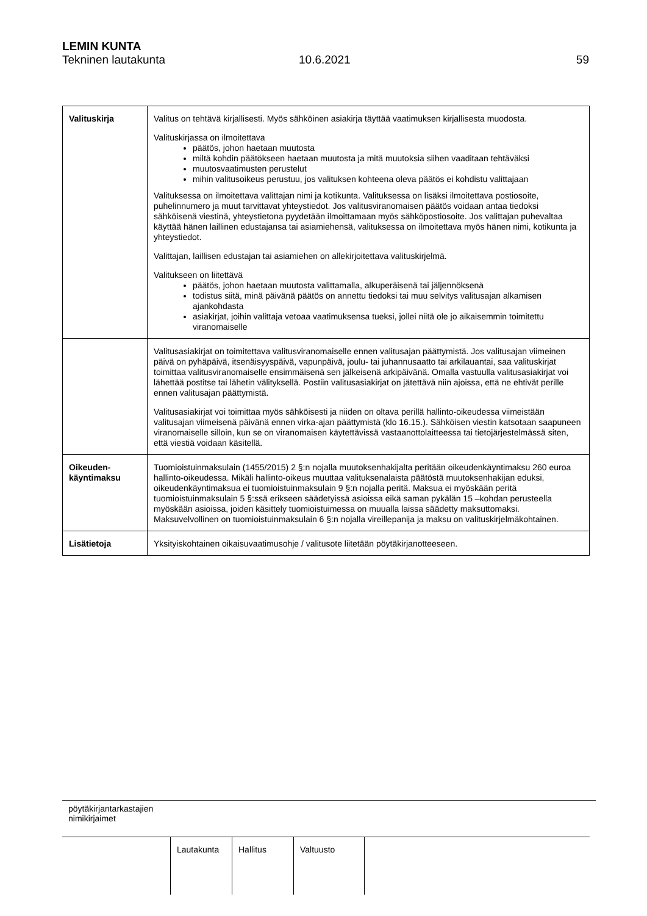LEMIN KUNTA
Tekninen lautakunta 10.6.2021 59
| Valituskirja | Valitus on tehtävä kirjallisesti. Myös sähköinen asiakirja täyttää vaatimuksen kirjallisesta muodosta. Valituskirjassa on ilmoitettava päätös, johon haetaan muutosta miltä kohdin päätökseen haetaan muutosta ja mitä muutoksia siihen vaaditaan tehtäväksi muutosvaatimusten perustelut mihin valitusoikeus perustuu, jos valituksen kohteena oleva päätös ei kohdistu valittajaan Valituksessa on ilmoitettava valittajan nimi ja kotikunta. Valituksessa on lisäksi ilmoitettava postiosoite, puhelinnumero ja muut tarvittavat yhteystiedot. Jos valitusviranomaisen päätös voidaan antaa tiedoksi sähköisenä viestinä, yhteystietona pyydetään ilmoittamaan myös sähköpostiosoite. Jos valittajan puhevaltaa käyttää hänen laillinen edustajansa tai asiamiehensä, valituksessa on ilmoitettava myös hänen nimi, kotikunta ja yhteystiedot. Valittajan, laillisen edustajan tai asiamiehen on allekirjoitettava valituskirjelmä. Valitukseen on liitettävä päätös, johon haetaan muutosta valittamalla, alkuperäisenä tai jäljennöksenä todistus siitä, minä päivänä päätös on annettu tiedoksi tai muu selvitys valitusajan alkamisen ajankohdasta asiakirjat, joihin valittaja vetoaa vaatimuksensa tueksi, jollei niitä ole jo aikaisemmin toimitettu viranomaiselle |
| | Valitusasiakirjat on toimitettava valitusviranomaiselle ennen valitusajan päättymistä. Jos valitusajan viimeinen päivä on pyhäpäivä, itsenäisyyspäivä, vapunpäivä, joulu- tai juhannusaatto tai arkilauantai, saa valituskirjat toimittaa valitusviranomaiselle ensimmäisenä sen jälkeisenä arkipäivänä. Omalla vastuulla valitusasiakirjat voi lähettää postitse tai lähetin välityksellä. Postiin valitusasiakirjat on jätettävä niin ajoissa, että ne ehtivät perille ennen valitusajan päättymistä. Valitusasiakirjat voi toimittaa myös sähköisesti ja niiden on oltava perillä hallinto-oikeudessa viimeistään valitusajan viimeisenä päivänä ennen virka-ajan päättymistä (klo 16.15.). Sähköisen viestin katsotaan saapuneen viranomaiselle silloin, kun se on viranomaisen käytettävissä vastaanottolaitteessa tai tietojärjestelmässä siten, että viestiä voidaan käsitellä. |
| Oikeuden- käyntimaksu | Tuomioistuinmaksulain (1455/2015) 2 §:n nojalla muutoksenhakijalta peritään oikeudenkäyntimaksu 260 euroa hallinto-oikeudessa. Mikäli hallinto-oikeus muuttaa valituksenalaista päätöstä muutoksenhakijan eduksi, oikeudenkäyntimaksua ei tuomioistuinmaksulain 9 §:n nojalla peritä. Maksua ei myöskään peritä tuomioistuinmaksulain 5 §:ssä erikseen säädetyissä asioissa eikä saman pykälän 15 –kohdan perusteella myöskään asioissa, joiden käsittely tuomioistuimessa on muualla laissa säädetty maksuttomaksi. Maksuvelvollinen on tuomioistuinmaksulain 6 §:n nojalla vireillepanija ja maksu on valituskirjelmäkohtainen. |
| Lisätietoja | Yksityiskohtainen oikaisuvaatimusohje / valitusote liitetään pöytäkirjanotteeseen. |
pöytäkirjantarkastajien
nimikirjaimet
| Lautakunta | Hallitus | Valtuusto |